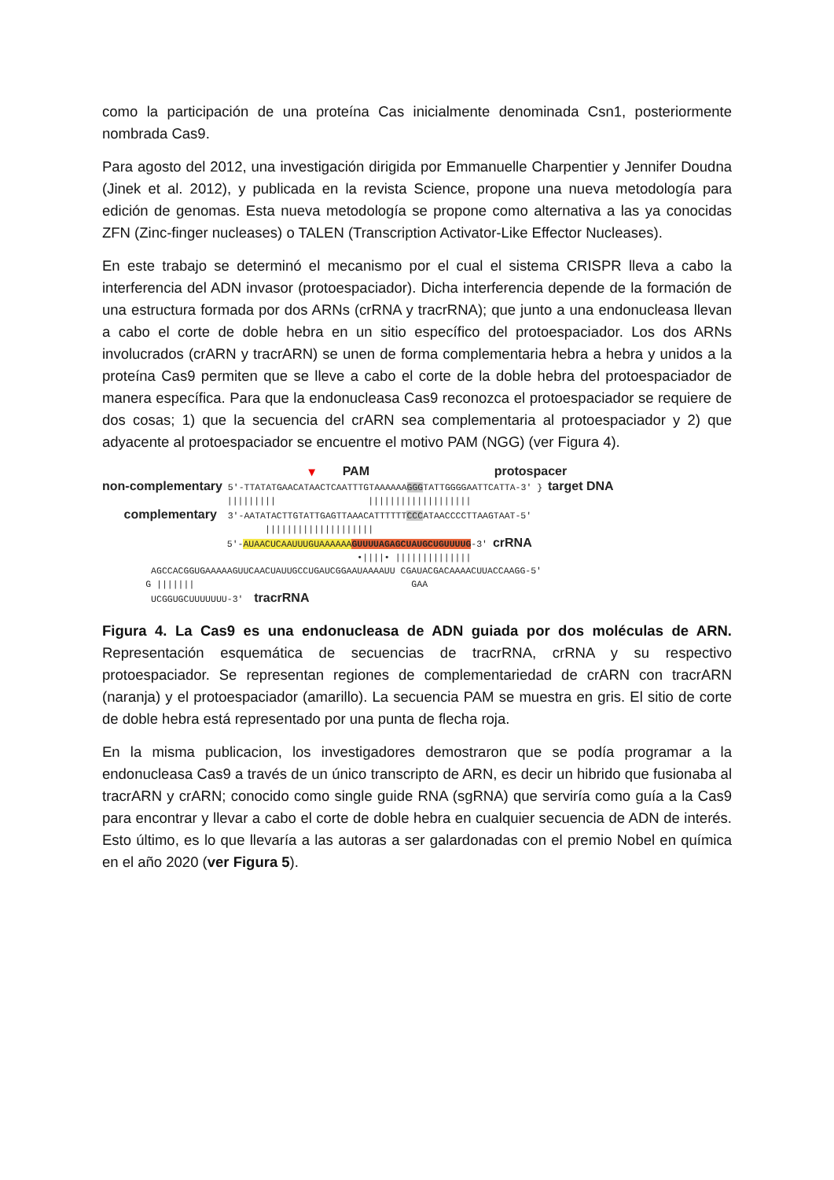como la participación de una proteína Cas inicialmente denominada Csn1, posteriormente nombrada Cas9.
Para agosto del 2012, una investigación dirigida por Emmanuelle Charpentier y Jennifer Doudna (Jinek et al. 2012), y publicada en la revista Science, propone una nueva metodología para edición de genomas. Esta nueva metodología se propone como alternativa a las ya conocidas ZFN (Zinc-finger nucleases) o TALEN (Transcription Activator-Like Effector Nucleases).
En este trabajo se determinó el mecanismo por el cual el sistema CRISPR lleva a cabo la interferencia del ADN invasor (protoespaciador). Dicha interferencia depende de la formación de una estructura formada por dos ARNs (crRNA y tracrRNA); que junto a una endonucleasa llevan a cabo el corte de doble hebra en un sitio específico del protoespaciador. Los dos ARNs involucrados (crARN y tracrARN) se unen de forma complementaria hebra a hebra y unidos a la proteína Cas9 permiten que se lleve a cabo el corte de la doble hebra del protoespaciador de manera específica. Para que la endonucleasa Cas9 reconozca el protoespaciador se requiere de dos cosas; 1) que la secuencia del crARN sea complementaria al protoespaciador y 2) que adyacente al protoespaciador se encuentre el motivo PAM (NGG) (ver Figura 4).
▼ PAM protospacer non-complementary 5′-TTATATGAACATAACTCAATTTGTAAAAAAGGGTATTGGGGAATTCATTA-3′ } target DNA ||||||||| ||||||||||||||||||| complementary 3′-AATATACTTGTATTGAGTTAAACATTTTTTCCCATAACCCCTTAAGTAAT-5′ |||||||||||||||||||| 5′-AUAACUCAAUUUGUAAAAAA GUUUUAGAGCUAUGCUGUUUUG-3′ crRNA •||||• |||||||||||||| AGCCACGGUGAAAAAGUUCAACUAUUGCCUGAUCGGAAUAAAAUU CGAUACGACAAAACUUACCAAGG-5′ G ||||||| GAA UCGGUGCUUUUUUU-3′ tracrRNA
Figura 4. La Cas9 es una endonucleasa de ADN guiada por dos moléculas de ARN. Representación esquemática de secuencias de tracrRNA, crRNA y su respectivo protoespaciador. Se representan regiones de complementariedad de crARN con tracrARN (naranja) y el protoespaciador (amarillo). La secuencia PAM se muestra en gris. El sitio de corte de doble hebra está representado por una punta de flecha roja.
En la misma publicacion, los investigadores demostraron que se podía programar a la endonucleasa Cas9 a través de un único transcripto de ARN, es decir un hibrido que fusionaba al tracrARN y crARN; conocido como single guide RNA (sgRNA) que serviría como guía a la Cas9 para encontrar y llevar a cabo el corte de doble hebra en cualquier secuencia de ADN de interés. Esto último, es lo que llevaría a las autoras a ser galardonadas con el premio Nobel en química en el año 2020 (ver Figura 5).